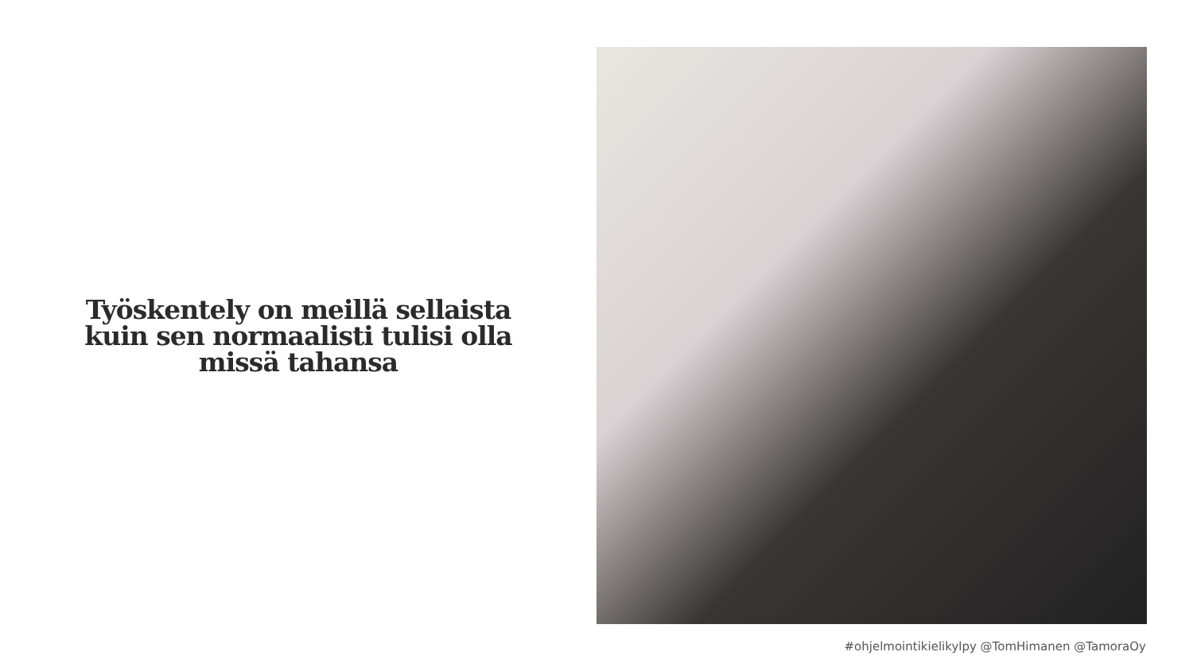Työskentely on meillä sellaista kuin sen normaalisti tulisi olla missä tahansa
#ohjelmointikielikylpy @TomHimanen @TamoraOy